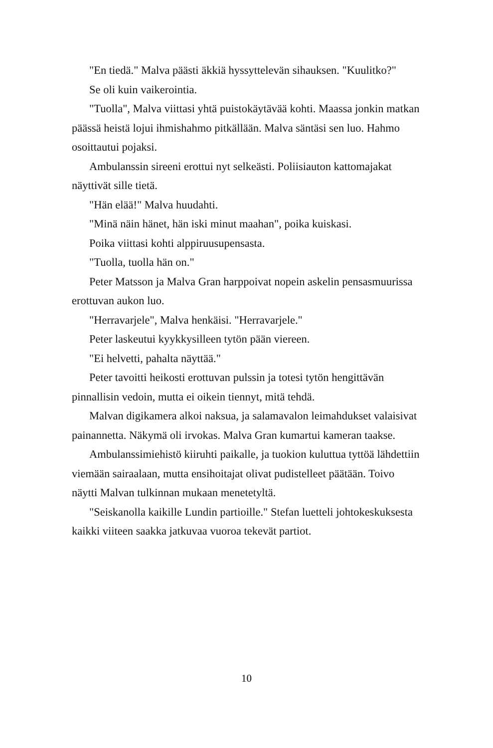"En tiedä." Malva päästi äkkiä hyssyttelevän sihauksen. "Kuulitko?"
Se oli kuin vaikerointia.
"Tuolla", Malva viittasi yhtä puistokäytävää kohti. Maassa jonkin matkan päässä heistä lojui ihmishahmo pitkällään. Malva säntäsi sen luo. Hahmo osoittautui pojaksi.
Ambulanssin sireeni erottui nyt selkeästi. Poliisiauton kattomajakat näyttivät sille tietä.
"Hän elää!" Malva huudahti.
"Minä näin hänet, hän iski minut maahan", poika kuiskasi.
Poika viittasi kohti alppiruusupensasta.
"Tuolla, tuolla hän on."
Peter Matsson ja Malva Gran harppoivat nopein askelin pensasmuurissa erottuvan aukon luo.
"Herravarjele", Malva henkäisi. "Herravarjele."
Peter laskeutui kyykkysilleen tytön pään viereen.
"Ei helvetti, pahalta näyttää."
Peter tavoitti heikosti erottuvan pulssin ja totesi tytön hengittävän pinnallisin vedoin, mutta ei oikein tiennyt, mitä tehdä.
Malvan digikamera alkoi naksua, ja salamavalon leimahdukset valaisivat painannetta. Näkymä oli irvokas. Malva Gran kumartui kameran taakse.
Ambulanssimiehistö kiiruhti paikalle, ja tuokion kuluttua tyttöä lähdettiin viemään sairaalaan, mutta ensihoitajat olivat pudistelleet päätään. Toivo näytti Malvan tulkinnan mukaan menetetyltä.
"Seiskanolla kaikille Lundin partioille." Stefan luetteli johtokeskuksesta kaikki viiteen saakka jatkuvaa vuoroa tekevät partiot.
10